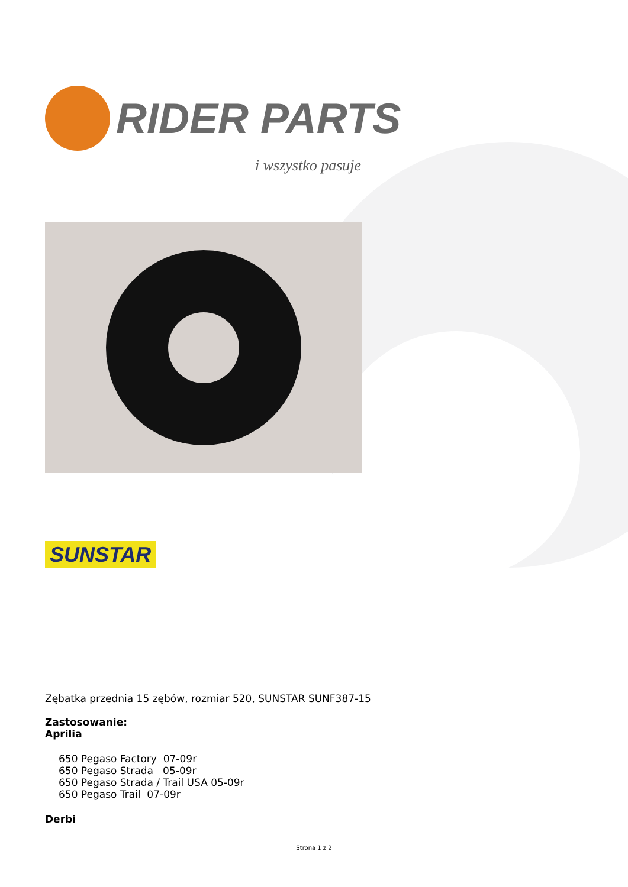RIDER PARTS
i wszystko pasuje
SUNSTAR
Zębatka przednia 15 zębów, rozmiar 520, SUNSTAR SUNF387-15
Zastosowanie:
Aprilia
650 Pegaso Factory 07-09r
650 Pegaso Strada 05-09r
650 Pegaso Strada / Trail USA 05-09r
650 Pegaso Trail 07-09r
Derbi
Strona 1 z 2